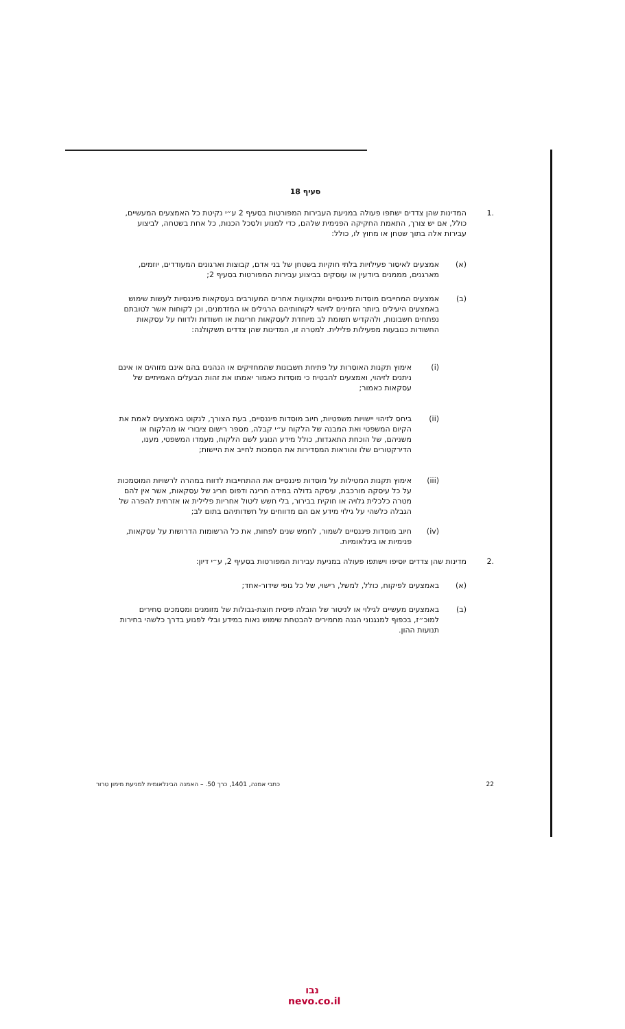סעיף 18
.1 המדינות שהן צדדים ישתפו פעולה במניעת העבירות המפורטות בסעיף 2 ע״י נקיטת כל האמצעים המעשיים, כולל, אם יש צורך, התאמת החקיקה הפנימית שלהם, כדי למנוע ולסכל הכנות, כל אחת בשטחה, לביצוע עבירות אלה בתוך שטחן או מחוץ לו, כולל:
(א) אמצעים לאיסור פעילויות בלתי חוקיות בשטחן של בני אדם, קבוצות וארגונים המעודדים, יוזמים, מארגנים, מממנים ביודעין או עוסקים בביצוע עבירות המפורטות בסעיף 2;
(ב) אמצעים המחייבים מוסדות פיננסיים ומקצועות אחרים המעורבים בעסקאות פיננסיות לעשות שימוש באמצעים היעילים ביותר הזמינים לזיהוי לקוחותיהם הרגילים או המזדמנים, וכן לקוחות אשר לטובתם נפתחים חשבונות, ולהקדיש תשומת לב מיוחדת לעסקאות חריגות או חשודות ולדווח על עסקאות החשודות כנובעות מפעילות פלילית. למטרה זו, המדינות שהן צדדים תשקולנה:
(i) אימוץ תקנות האוסרות על פתיחת חשבונות שהמחזיקים או הנהנים בהם אינם מזוהים או אינם ניתנים לזיהוי, ואמצעים להבטיח כי מוסדות כאמור יאמתו את זהות הבעלים האמיתיים של עסקאות כאמור;
(ii) ביחס לזיהוי יישויות משפטיות, חיוב מוסדות פיננסיים, בעת הצורך, לנקוט באמצעים לאמת את הקיום המשפטי ואת המבנה של הלקוח ע״י קבלה, מספר רישום ציבורי או מהלקוח או משניהם, של הוכחת התאגדות, כולל מידע הנוגע לשם הלקוח, מעמדו המשפטי, מענו, הדירקטורים שלו והוראות המסדירות את הסמכות לחייב את היישות;
(iii) אימוץ תקנות המטילות על מוסדות פיננסיים את ההתחייבות לדווח במהרה לרשויות המוסמכות על כל עיסקה מורכבת, עיסקה גדולה במידה חריגה ודפוס חריג של עסקאות, אשר אין להם מטרה כלכלית גלויה או חוקית בבירור, בלי חשש ליטול אחריות פלילית או אזרחית להפרה של הגבלה כלשהי על גילוי מידע אם הם מדווחים על חשדותיהם בתום לב;
(iv) חיוב מוסדות פיננסיים לשמור, לחמש שנים לפחות, את כל הרשומות הדרושות על עסקאות, פנימיות או בינלאומיות.
.2 מדינות שהן צדדים יוסיפו וישתפו פעולה במניעת עבירות המפורטות בסעיף 2, ע״י דיון:
(א) באמצעים לפיקוח, כולל, למשל, רישוי, של כל גופי שידור-אחד;
(ב) באמצעים מעשיים לגילוי או לניטור של הובלה פיסית חוצת-גבולות של מזומנים ומסמכים סחירים למוכ״ז, בכפוף למנגנוני הגנה מחמירים להבטחת שימוש נאות במידע ובלי לפגוע בדרך כלשהי בחירות תנועות ההון.
22 כתבי אמנה, 1401, כרך 50. – האמנה הבינלאומית למניעת מימון טרור
נבו nevo.co.il